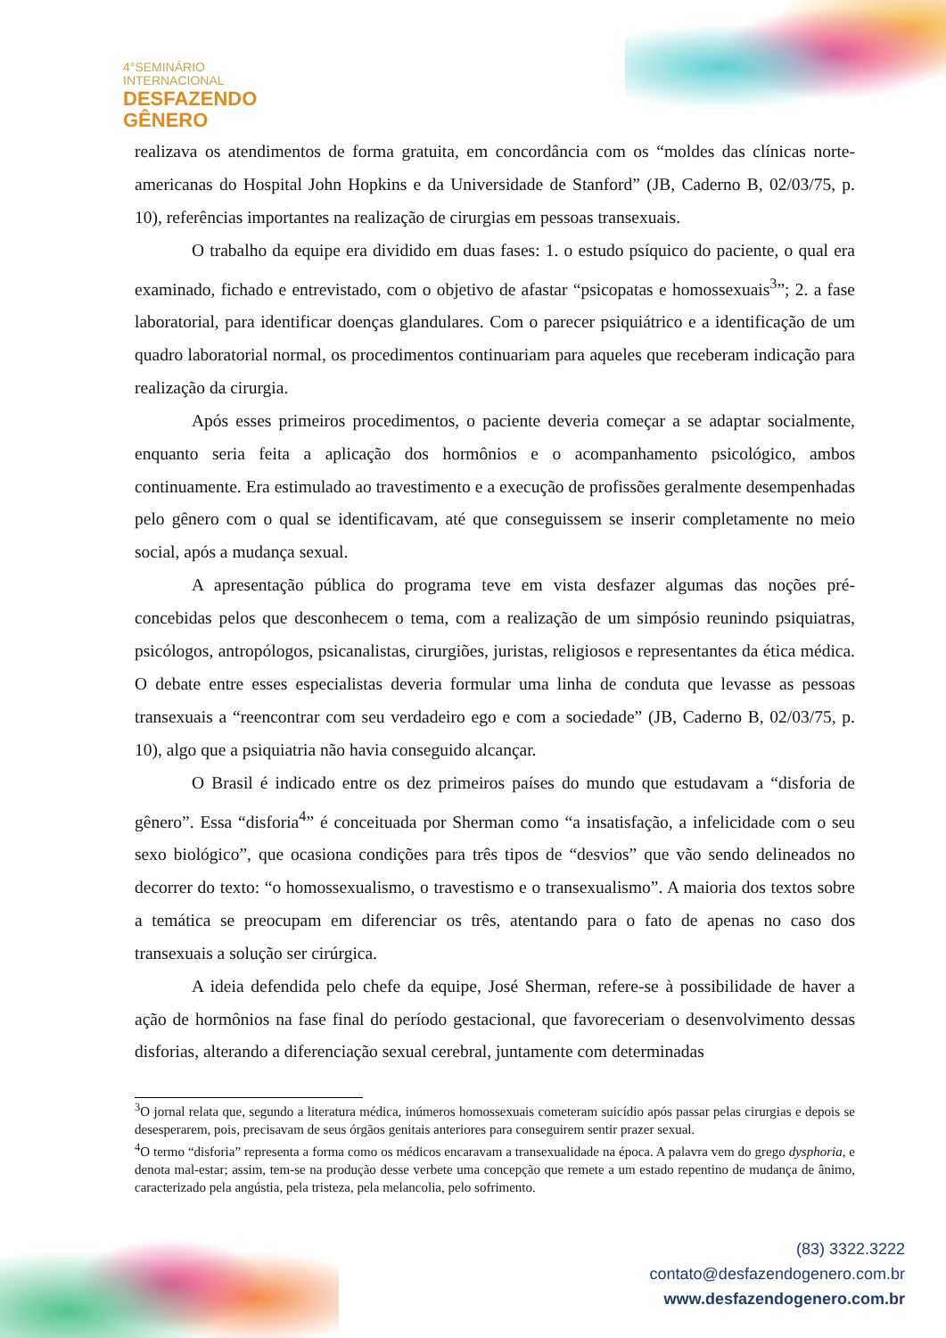4°SEMINÁRIO
INTERNACIONAL
DESFAZENDO
GÊNERO
realizava os atendimentos de forma gratuita, em concordância com os “moldes das clínicas norte-americanas do Hospital John Hopkins e da Universidade de Stanford” (JB, Caderno B, 02/03/75, p. 10), referências importantes na realização de cirurgias em pessoas transexuais.
O trabalho da equipe era dividido em duas fases: 1. o estudo psíquico do paciente, o qual era examinado, fichado e entrevistado, com o objetivo de afastar “psicopatas e homossexuais<sup>3</sup>”; 2. a fase laboratorial, para identificar doenças glandulares. Com o parecer psiquiátrico e a identificação de um quadro laboratorial normal, os procedimentos continuariam para aqueles que receberam indicação para realização da cirurgia.
Após esses primeiros procedimentos, o paciente deveria começar a se adaptar socialmente, enquanto seria feita a aplicação dos hormônios e o acompanhamento psicológico, ambos continuamente. Era estimulado ao travestimento e a execução de profissões geralmente desempenhadas pelo gênero com o qual se identificavam, até que conseguissem se inserir completamente no meio social, após a mudança sexual.
A apresentação pública do programa teve em vista desfazer algumas das noções pré-concebidas pelos que desconhecem o tema, com a realização de um simpósio reunindo psiquiatras, psicólogos, antropólogos, psicanalistas, cirurgiões, juristas, religiosos e representantes da ética médica. O debate entre esses especialistas deveria formular uma linha de conduta que levasse as pessoas transexuais a “reencontrar com seu verdadeiro ego e com a sociedade” (JB, Caderno B, 02/03/75, p. 10), algo que a psiquiatria não havia conseguido alcançar.
O Brasil é indicado entre os dez primeiros países do mundo que estudavam a “disforia de gênero”. Essa “disforia<sup>4</sup>” é conceituada por Sherman como “a insatisfação, a infelicidade com o seu sexo biológico”, que ocasiona condições para três tipos de “desvios” que vão sendo delineados no decorrer do texto: “o homossexualismo, o travestismo e o transexualismo”. A maioria dos textos sobre a temática se preocupam em diferenciar os três, atentando para o fato de apenas no caso dos transexuais a solução ser cirúrgica.
A ideia defendida pelo chefe da equipe, José Sherman, refere-se à possibilidade de haver a ação de hormônios na fase final do período gestacional, que favoreceriam o desenvolvimento dessas disforias, alterando a diferenciação sexual cerebral, juntamente com determinadas
<sup>3</sup> O jornal relata que, segundo a literatura médica, inúmeros homossexuais cometeram suicídio após passar pelas cirurgias e depois se desesperarem, pois, precisavam de seus órgãos genitais anteriores para conseguirem sentir prazer sexual.
<sup>4</sup> O termo “disforia” representa a forma como os médicos encaravam a transexualidade na época. A palavra vem do grego dysphoria, e denota mal-estar; assim, tem-se na produção desse verbete uma concepção que remete a um estado repentino de mudança de ânimo, caracterizado pela angústia, pela tristeza, pela melancolia, pelo sofrimento.
(83) 3322.3222
contato@desfazendogenero.com.br
www.desfazendogenero.com.br